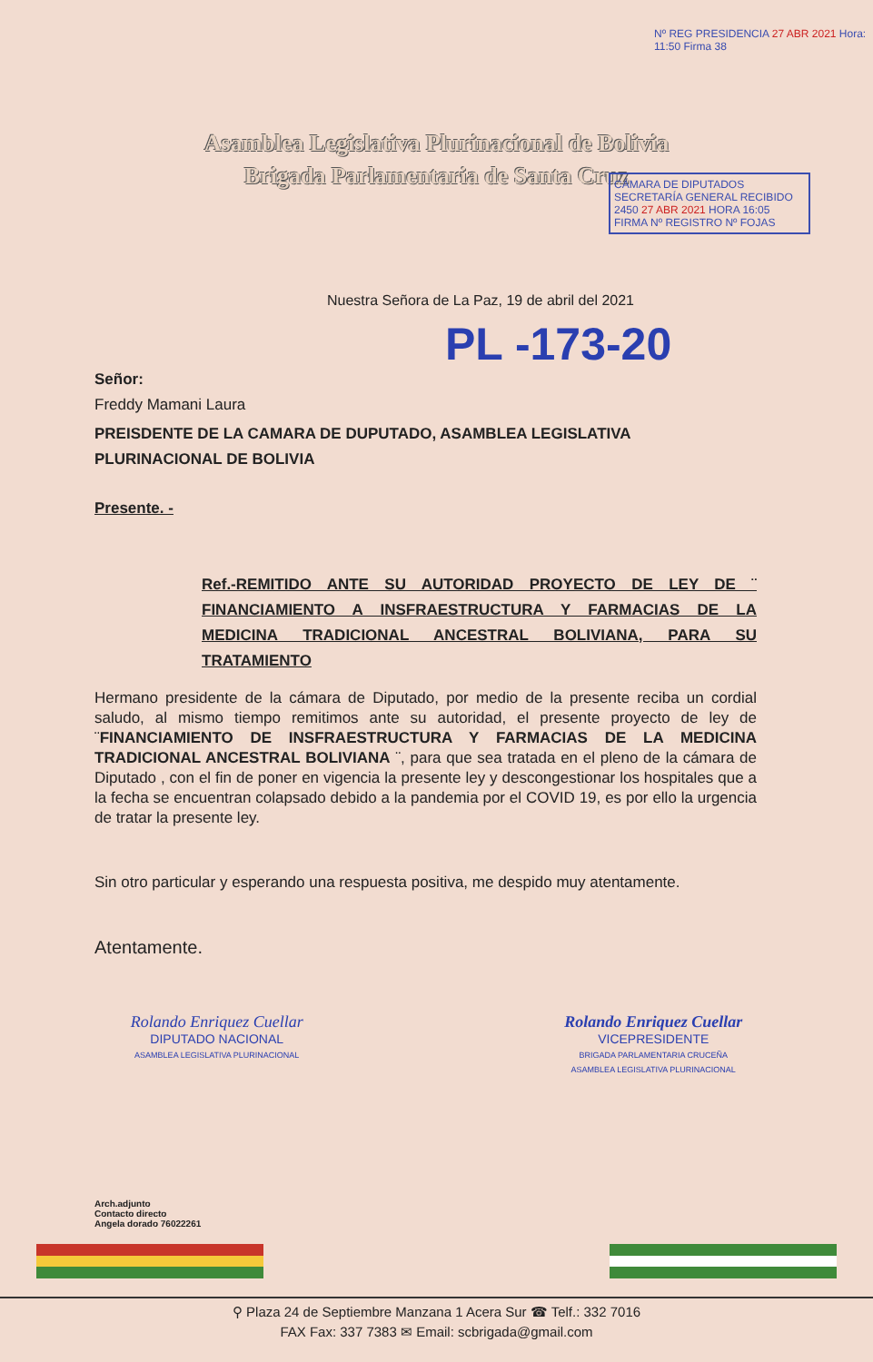Asamblea Legislativa Plurinacional de Bolivia
Brigada Parlamentaria de Santa Cruz
CÁMARA DE DIPUTADOS SECRETARÍA GENERAL RECIBIDO 2450 27 ABR 2021 HORA 16:05 FIRMA Nº REGISTRO Nº FOJAS
Nº REG PRESIDENCIA 27 ABR 2021 Hora: 11:50 Firma 38
Nuestra Señora de La Paz, 19 de abril del 2021
PL -173-20
Señor:
Freddy Mamani Laura
PREISDENTE DE LA CAMARA DE DUPUTADO, ASAMBLEA LEGISLATIVA PLURINACIONAL DE BOLIVIA
Presente. -
Ref.-REMITIDO ANTE SU AUTORIDAD PROYECTO DE LEY DE ¨ FINANCIAMIENTO A INSFRAESTRUCTURA Y FARMACIAS DE LA MEDICINA TRADICIONAL ANCESTRAL BOLIVIANA, PARA SU TRATAMIENTO
Hermano presidente de la cámara de Diputado, por medio de la presente reciba un cordial saludo, al mismo tiempo remitimos ante su autoridad, el presente proyecto de ley de ¨FINANCIAMIENTO DE INSFRAESTRUCTURA Y FARMACIAS DE LA MEDICINA TRADICIONAL ANCESTRAL BOLIVIANA ¨, para que sea tratada en el pleno de la cámara de Diputado , con el fin de poner en vigencia la presente ley y descongestionar los hospitales que a la fecha se encuentran colapsado debido a la pandemia por el COVID 19, es por ello la urgencia de tratar la presente ley.
Sin otro particular y esperando una respuesta positiva, me despido muy atentamente.
Atentamente.
Rolando Enriquez Cuellar
DIPUTADO NACIONAL
ASAMBLEA LEGISLATIVA PLURINACIONAL
Rolando Enriquez Cuellar
VICEPRESIDENTE
BRIGADA PARLAMENTARIA CRUCEÑA
ASAMBLEA LEGISLATIVA PLURINACIONAL
Arch.adjunto
Contacto directo
Angela dorado 76022261
⚲ Plaza 24 de Septiembre Manzana 1 Acera Sur ☎ Telf.: 332 7016
FAX Fax: 337 7383 ✉ Email: scbrigada@gmail.com